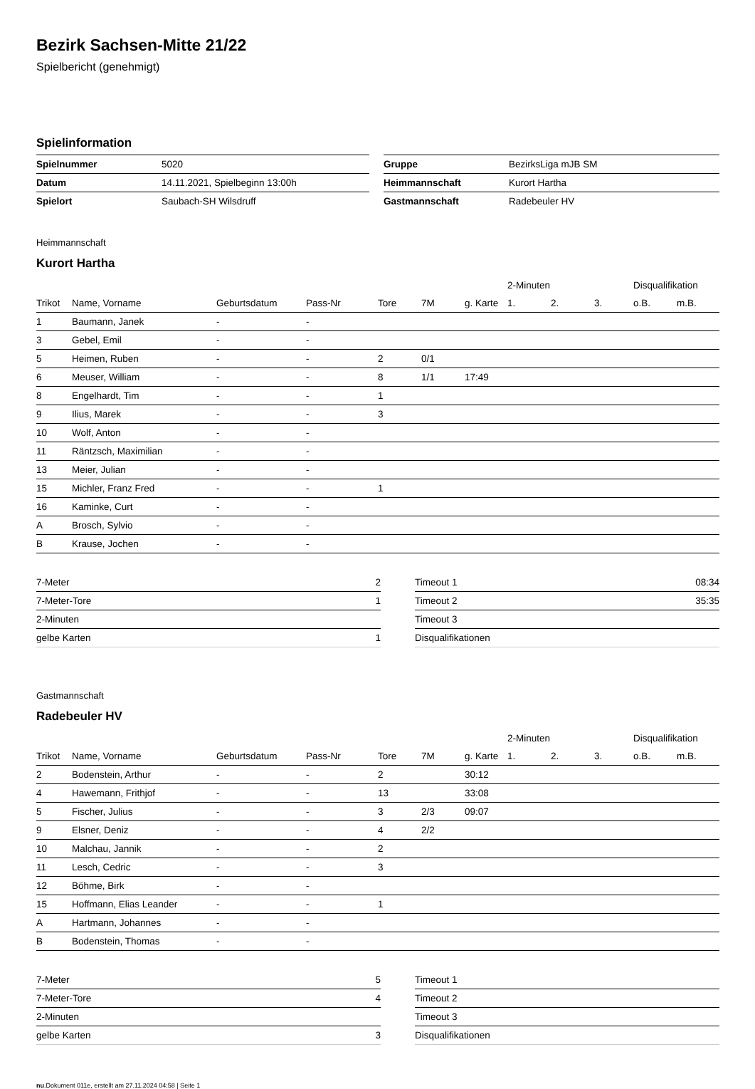Bezirk Sachsen-Mitte 21/22
Spielbericht (genehmigt)
Spielinformation
| Spielnummer | 5020 | | Gruppe | BezirksLiga mJB SM |
| Datum | 14.11.2021, Spielbeginn 13:00h | | Heimmannschaft | Kurort Hartha |
| Spielort | Saubach-SH Wilsdruff | | Gastmannschaft | Radebeuler HV |
Heimmannschaft
Kurort Hartha
| | | | | | | | 2-Minuten | | | Disqualifikation | |
| --- | --- | --- | --- | --- | --- | --- | --- | --- | --- | --- | --- |
| Trikot | Name, Vorname | Geburtsdatum | Pass-Nr | Tore | 7M | g. Karte | 1. | 2. | 3. | o.B. | m.B. |
| 1 | Baumann, Janek | - | - | | | | | | | | |
| 3 | Gebel, Emil | - | - | | | | | | | | |
| 5 | Heimen, Ruben | - | - | 2 | 0/1 | | | | | | |
| 6 | Meuser, William | - | - | 8 | 1/1 | 17:49 | | | | | |
| 8 | Engelhardt, Tim | - | - | 1 | | | | | | | |
| 9 | Ilius, Marek | - | - | 3 | | | | | | | |
| 10 | Wolf, Anton | - | - | | | | | | | | |
| 11 | Räntzsch, Maximilian | - | - | | | | | | | | |
| 13 | Meier, Julian | - | - | | | | | | | | |
| 15 | Michler, Franz Fred | - | - | 1 | | | | | | | |
| 16 | Kaminke, Curt | - | - | | | | | | | | |
| A | Brosch, Sylvio | - | - | | | | | | | | |
| B | Krause, Jochen | - | - | | | | | | | | |
| 7-Meter | 2 |
| 7-Meter-Tore | 1 |
| 2-Minuten | |
| gelbe Karten | 1 |
| Timeout 1 | 08:34 |
| Timeout 2 | 35:35 |
| Timeout 3 | |
| Disqualifikationen | |
Gastmannschaft
Radebeuler HV
| | | | | | | | 2-Minuten | | | Disqualifikation | |
| --- | --- | --- | --- | --- | --- | --- | --- | --- | --- | --- | --- |
| Trikot | Name, Vorname | Geburtsdatum | Pass-Nr | Tore | 7M | g. Karte | 1. | 2. | 3. | o.B. | m.B. |
| 2 | Bodenstein, Arthur | - | - | 2 | | 30:12 | | | | | |
| 4 | Hawemann, Frithjof | - | - | 13 | | 33:08 | | | | | |
| 5 | Fischer, Julius | - | - | 3 | 2/3 | 09:07 | | | | | |
| 9 | Elsner, Deniz | - | - | 4 | 2/2 | | | | | | |
| 10 | Malchau, Jannik | - | - | 2 | | | | | | | |
| 11 | Lesch, Cedric | - | - | 3 | | | | | | | |
| 12 | Böhme, Birk | - | - | | | | | | | | |
| 15 | Hoffmann, Elias Leander | - | - | 1 | | | | | | | |
| A | Hartmann, Johannes | - | - | | | | | | | | |
| B | Bodenstein, Thomas | - | - | | | | | | | | |
| 7-Meter | 5 |
| 7-Meter-Tore | 4 |
| 2-Minuten | |
| gelbe Karten | 3 |
| Timeout 1 | |
| Timeout 2 | |
| Timeout 3 | |
| Disqualifikationen | |
nu.Dokument 011e, erstellt am 27.11.2024 04:58 | Seite 1